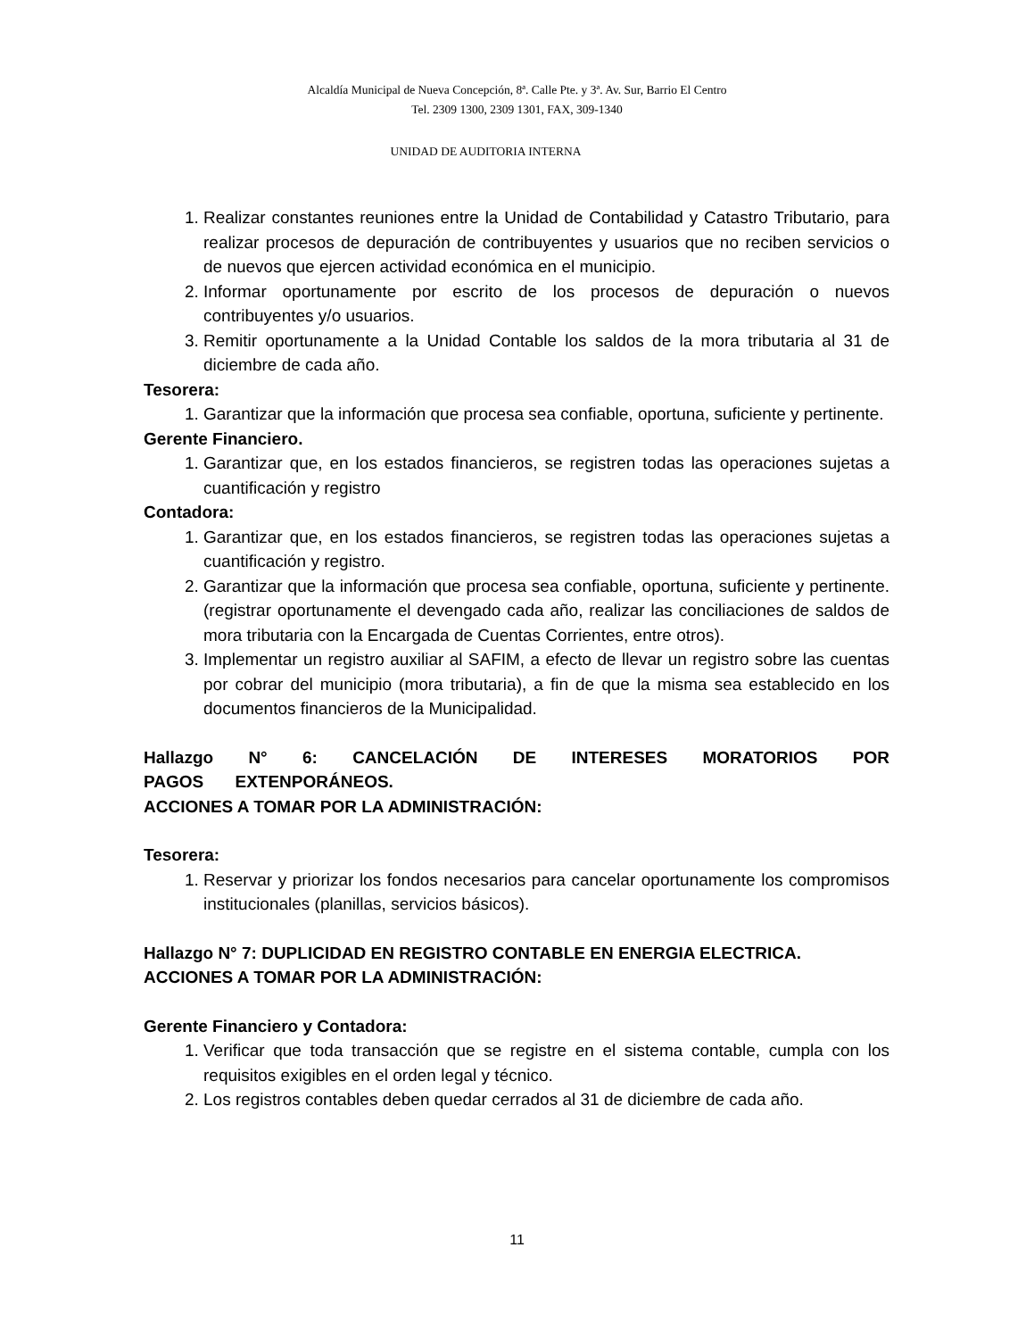Alcaldía Municipal de Nueva Concepción, 8ª. Calle Pte. y 3ª. Av. Sur, Barrio El Centro
Tel. 2309 1300, 2309 1301, FAX, 309-1340
UNIDAD DE AUDITORIA INTERNA
1. Realizar constantes reuniones entre la Unidad de Contabilidad y Catastro Tributario, para realizar procesos de depuración de contribuyentes y usuarios que no reciben servicios o de nuevos que ejercen actividad económica en el municipio.
2. Informar oportunamente por escrito de los procesos de depuración o nuevos contribuyentes y/o usuarios.
3. Remitir oportunamente a la Unidad Contable los saldos de la mora tributaria al 31 de diciembre de cada año.
Tesorera:
1. Garantizar que la información que procesa sea confiable, oportuna, suficiente y pertinente.
Gerente Financiero.
1. Garantizar que, en los estados financieros, se registren todas las operaciones sujetas a cuantificación y registro
Contadora:
1. Garantizar que, en los estados financieros, se registren todas las operaciones sujetas a cuantificación y registro.
2. Garantizar que la información que procesa sea confiable, oportuna, suficiente y pertinente. (registrar oportunamente el devengado cada año, realizar las conciliaciones de saldos de mora tributaria con la Encargada de Cuentas Corrientes, entre otros).
3. Implementar un registro auxiliar al SAFIM, a efecto de llevar un registro sobre las cuentas por cobrar del municipio (mora tributaria), a fin de que la misma sea establecido en los documentos financieros de la Municipalidad.
Hallazgo N° 6: CANCELACIÓN DE INTERESES MORATORIOS POR PAGOS EXTENPORÁNEOS.
ACCIONES A TOMAR POR LA ADMINISTRACIÓN:
Tesorera:
1. Reservar y priorizar los fondos necesarios para cancelar oportunamente los compromisos institucionales (planillas, servicios básicos).
Hallazgo N° 7: DUPLICIDAD EN REGISTRO CONTABLE EN ENERGIA ELECTRICA.
ACCIONES A TOMAR POR LA ADMINISTRACIÓN:
Gerente Financiero y Contadora:
1. Verificar que toda transacción que se registre en el sistema contable, cumpla con los requisitos exigibles en el orden legal y técnico.
2. Los registros contables deben quedar cerrados al 31 de diciembre de cada año.
11